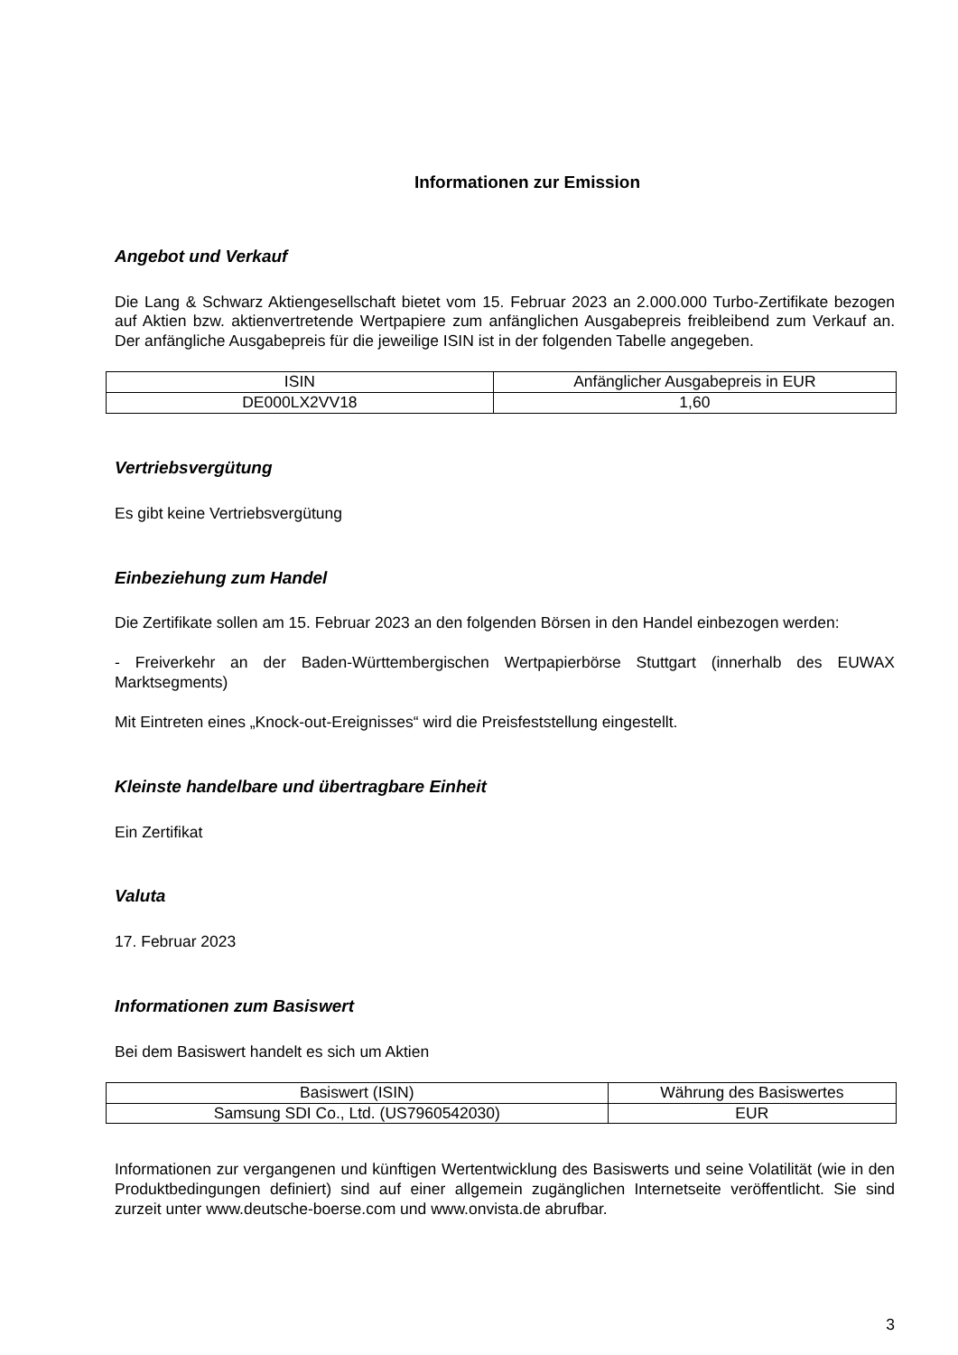Informationen zur Emission
Angebot und Verkauf
Die Lang & Schwarz Aktiengesellschaft bietet vom 15. Februar 2023 an 2.000.000 Turbo-Zertifikate bezogen auf Aktien bzw. aktienvertretende Wertpapiere zum anfänglichen Ausgabepreis freibleibend zum Verkauf an. Der anfängliche Ausgabepreis für die jeweilige ISIN ist in der folgenden Tabelle angegeben.
| ISIN | Anfänglicher Ausgabepreis in EUR |
| DE000LX2VV18 | 1,60 |
Vertriebsvergütung
Es gibt keine Vertriebsvergütung
Einbeziehung zum Handel
Die Zertifikate sollen am 15. Februar 2023 an den folgenden Börsen in den Handel einbezogen werden:
- Freiverkehr an der Baden-Württembergischen Wertpapierbörse Stuttgart (innerhalb des EUWAX Marktsegments)
Mit Eintreten eines „Knock-out-Ereignisses“ wird die Preisfeststellung eingestellt.
Kleinste handelbare und übertragbare Einheit
Ein Zertifikat
Valuta
17. Februar 2023
Informationen zum Basiswert
Bei dem Basiswert handelt es sich um Aktien
| Basiswert (ISIN) | Währung des Basiswertes |
| Samsung SDI Co., Ltd. (US7960542030) | EUR |
Informationen zur vergangenen und künftigen Wertentwicklung des Basiswerts und seine Volatilität (wie in den Produktbedingungen definiert) sind auf einer allgemein zugänglichen Internetseite veröffentlicht. Sie sind zurzeit unter www.deutsche-boerse.com und www.onvista.de abrufbar.
3